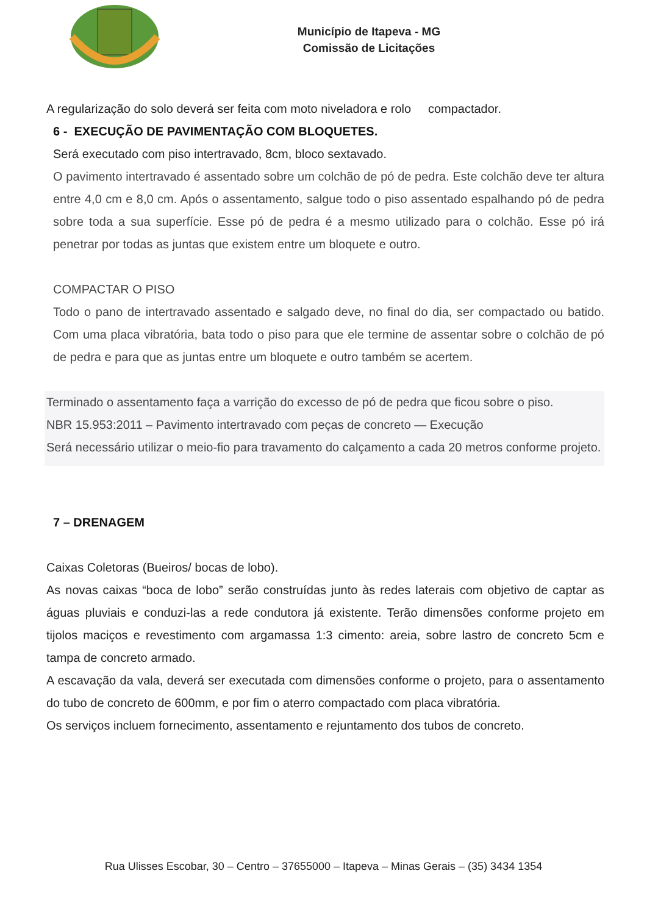Município de Itapeva - MG
Comissão de Licitações
A regularização do solo deverá ser feita com moto niveladora e rolo compactador.
6 - EXECUÇÃO DE PAVIMENTAÇÃO COM BLOQUETES.
Será executado com piso intertravado, 8cm, bloco sextavado.
O pavimento intertravado é assentado sobre um colchão de pó de pedra. Este colchão deve ter altura entre 4,0 cm e 8,0 cm. Após o assentamento, salgue todo o piso assentado espalhando pó de pedra sobre toda a sua superfície. Esse pó de pedra é a mesmo utilizado para o colchão. Esse pó irá penetrar por todas as juntas que existem entre um bloquete e outro.
COMPACTAR O PISO
Todo o pano de intertravado assentado e salgado deve, no final do dia, ser compactado ou batido. Com uma placa vibratória, bata todo o piso para que ele termine de assentar sobre o colchão de pó de pedra e para que as juntas entre um bloquete e outro também se acertem.
Terminado o assentamento faça a varrição do excesso de pó de pedra que ficou sobre o piso.
NBR 15.953:2011 – Pavimento intertravado com peças de concreto — Execução
Será necessário utilizar o meio-fio para travamento do calçamento a cada 20 metros conforme projeto.
7 – DRENAGEM
Caixas Coletoras (Bueiros/ bocas de lobo).
As novas caixas “boca de lobo” serão construídas junto às redes laterais com objetivo de captar as águas pluviais e conduzi-las a rede condutora já existente. Terão dimensões conforme projeto em tijolos maciços e revestimento com argamassa 1:3 cimento: areia, sobre lastro de concreto 5cm e tampa de concreto armado.
A escavação da vala, deverá ser executada com dimensões conforme o projeto, para o assentamento do tubo de concreto de 600mm, e por fim o aterro compactado com placa vibratória.
Os serviços incluem fornecimento, assentamento e rejuntamento dos tubos de concreto.
Rua Ulisses Escobar, 30 – Centro – 37655000 – Itapeva – Minas Gerais – (35) 3434 1354